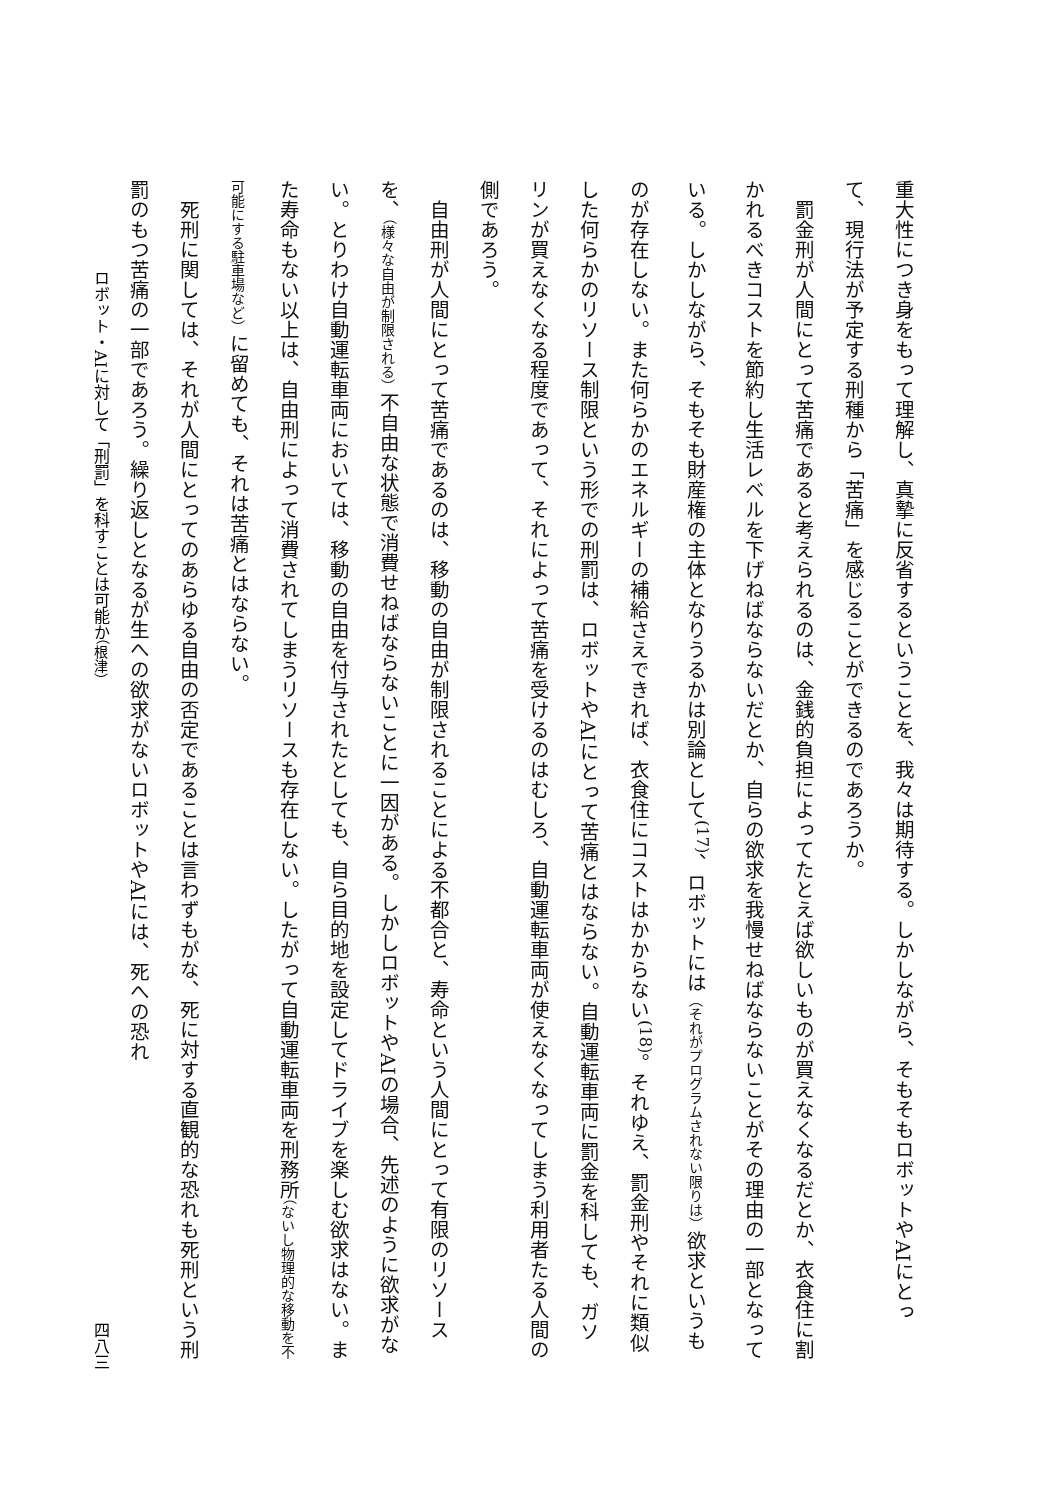重大性につき身をもって理解し、真摯に反省するということを、我々は期待する。しかしながら、そもそもロボットやAIにとって、現行法が予定する刑種から「苦痛」を感じることができるのであろうか。
　罰金刑が人間にとって苦痛であると考えられるのは、金銭的負担によってたとえば欲しいものが買えなくなるだとか、衣食住に割かれるべきコストを節約し生活レベルを下げねばならないだとか、自らの欲求を我慢せねばならないことがその理由の一部となっている。しかしながら、そもそも財産権の主体となりうるかは別論として<sup>(17)</sup>、ロボットには（それがプログラムされない限りは）欲求というものが存在しない。また何らかのエネルギーの補給さえできれば、衣食住にコストはかからない<sup>(18)</sup>。それゆえ、罰金刑やそれに類似した何らかのリソース制限という形での刑罰は、ロボットやAIにとって苦痛とはならない。自動運転車両に罰金を科しても、ガソリンが買えなくなる程度であって、それによって苦痛を受けるのはむしろ、自動運転車両が使えなくなってしまう利用者たる人間の側であろう。
　自由刑が人間にとって苦痛であるのは、移動の自由が制限されることによる不都合と、寿命という人間にとって有限のリソースを、（様々な自由が制限される）不自由な状態で消費せねばならないことに一因がある。しかしロボットやAIの場合、先述のように欲求がない。とりわけ自動運転車両においては、移動の自由を付与されたとしても、自ら目的地を設定してドライブを楽しむ欲求はない。また寿命もない以上は、自由刑によって消費されてしまうリソースも存在しない。したがって自動運転車両を刑務所（ないし物理的な移動を不可能にする駐車場など）に留めても、それは苦痛とはならない。
　死刑に関しては、それが人間にとってのあらゆる自由の否定であることは言わずもがな、死に対する直観的な恐れも死刑という刑罰のもつ苦痛の一部であろう。繰り返しとなるが生への欲求がないロボットやAIには、死への恐れ
ロボット・AIに対して「刑罰」を科すことは可能か（根津） 四八三